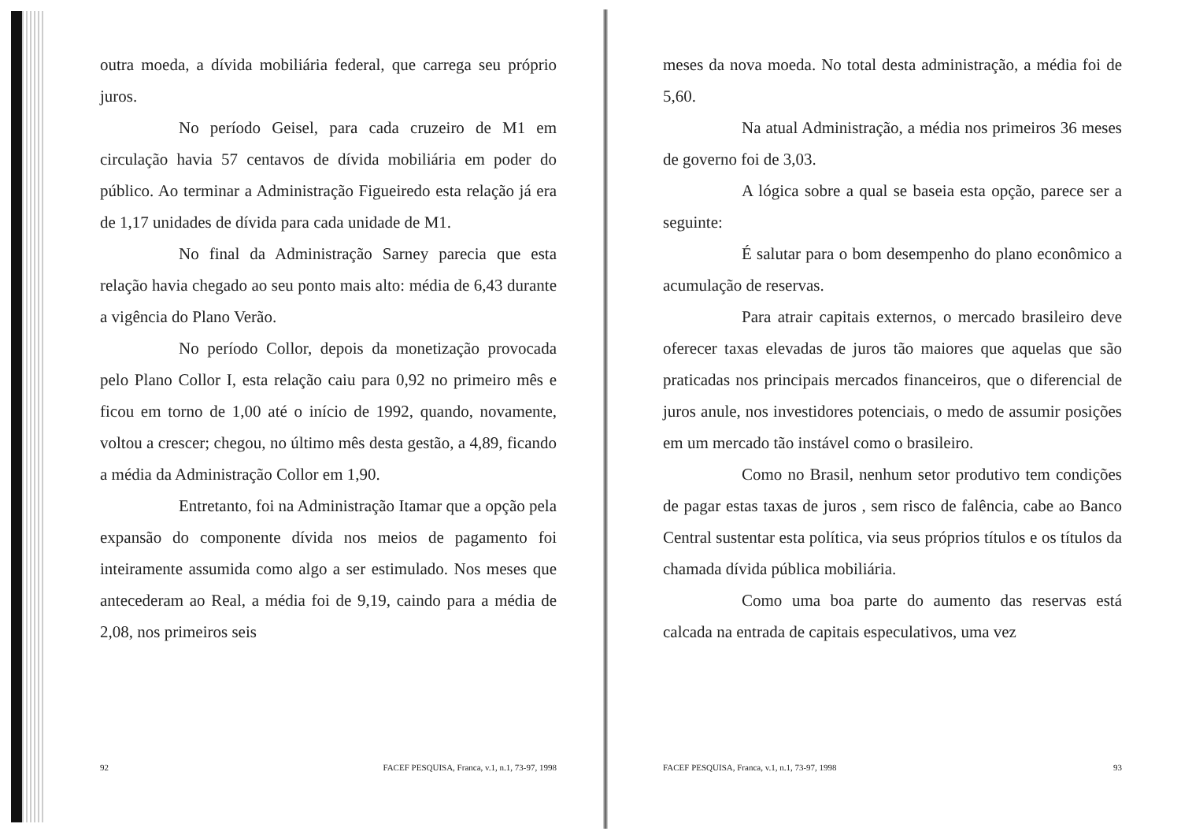outra moeda, a dívida mobiliária federal, que carrega seu próprio juros.
No período Geisel, para cada cruzeiro de M1 em circulação havia 57 centavos de dívida mobiliária em poder do público. Ao terminar a Administração Figueiredo esta relação já era de 1,17 unidades de dívida para cada unidade de M1.
No final da Administração Sarney parecia que esta relação havia chegado ao seu ponto mais alto: média de 6,43 durante a vigência do Plano Verão.
No período Collor, depois da monetização provocada pelo Plano Collor I, esta relação caiu para 0,92 no primeiro mês e ficou em torno de 1,00 até o início de 1992, quando, novamente, voltou a crescer; chegou, no último mês desta gestão, a 4,89, ficando a média da Administração Collor em 1,90.
Entretanto, foi na Administração Itamar que a opção pela expansão do componente dívida nos meios de pagamento foi inteiramente assumida como algo a ser estimulado. Nos meses que antecederam ao Real, a média foi de 9,19, caindo para a média de 2,08, nos primeiros seis
92 FACEF PESQUISA, Franca, v.1, n.1, 73-97, 1998
meses da nova moeda. No total desta administração, a média foi de 5,60.
Na atual Administração, a média nos primeiros 36 meses de governo foi de 3,03.
A lógica sobre a qual se baseia esta opção, parece ser a seguinte:
É salutar para o bom desempenho do plano econômico a acumulação de reservas.
Para atrair capitais externos, o mercado brasileiro deve oferecer taxas elevadas de juros tão maiores que aquelas que são praticadas nos principais mercados financeiros, que o diferencial de juros anule, nos investidores potenciais, o medo de assumir posições em um mercado tão instável como o brasileiro.
Como no Brasil, nenhum setor produtivo tem condições de pagar estas taxas de juros , sem risco de falência, cabe ao Banco Central sustentar esta política, via seus próprios títulos e os títulos da chamada dívida pública mobiliária.
Como uma boa parte do aumento das reservas está calcada na entrada de capitais especulativos, uma vez
FACEF PESQUISA, Franca, v.1, n.1, 73-97, 1998 93